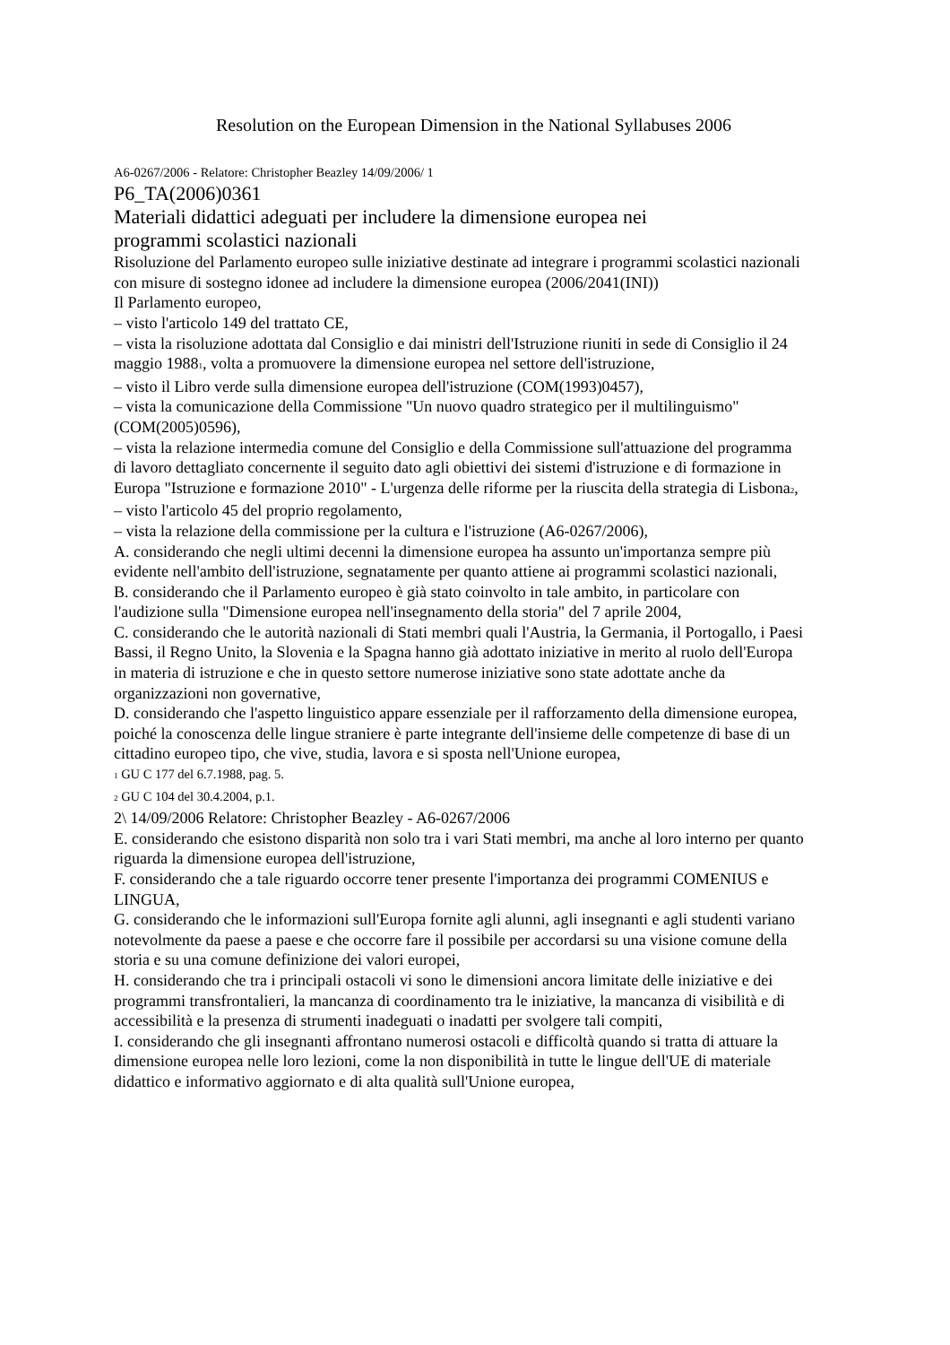Resolution on the European Dimension in the National Syllabuses 2006
A6-0267/2006 - Relatore: Christopher Beazley 14/09/2006/ 1
P6_TA(2006)0361
Materiali didattici adeguati per includere la dimensione europea nei
programmi scolastici nazionali
Risoluzione del Parlamento europeo sulle iniziative destinate ad integrare i programmi scolastici nazionali con misure di sostegno idonee ad includere la dimensione europea (2006/2041(INI))
Il Parlamento europeo,
– visto l'articolo 149 del trattato CE,
– vista la risoluzione adottata dal Consiglio e dai ministri dell'Istruzione riuniti in sede di Consiglio il 24 maggio 1988<sub>1</sub>, volta a promuovere la dimensione europea nel settore dell'istruzione,
– visto il Libro verde sulla dimensione europea dell'istruzione (COM(1993)0457),
– vista la comunicazione della Commissione "Un nuovo quadro strategico per il multilinguismo" (COM(2005)0596),
– vista la relazione intermedia comune del Consiglio e della Commissione sull'attuazione del programma di lavoro dettagliato concernente il seguito dato agli obiettivi dei sistemi d'istruzione e di formazione in Europa "Istruzione e formazione 2010" - L'urgenza delle riforme per la riuscita della strategia di Lisbona<sub>2</sub>,
– visto l'articolo 45 del proprio regolamento,
– vista la relazione della commissione per la cultura e l'istruzione (A6-0267/2006),
A. considerando che negli ultimi decenni la dimensione europea ha assunto un'importanza sempre più evidente nell'ambito dell'istruzione, segnatamente per quanto attiene ai programmi scolastici nazionali,
B. considerando che il Parlamento europeo è già stato coinvolto in tale ambito, in particolare con l'audizione sulla "Dimensione europea nell'insegnamento della storia" del 7 aprile 2004,
C. considerando che le autorità nazionali di Stati membri quali l'Austria, la Germania, il Portogallo, i Paesi Bassi, il Regno Unito, la Slovenia e la Spagna hanno già adottato iniziative in merito al ruolo dell'Europa in materia di istruzione e che in questo settore numerose iniziative sono state adottate anche da organizzazioni non governative,
D. considerando che l'aspetto linguistico appare essenziale per il rafforzamento della dimensione europea, poiché la conoscenza delle lingue straniere è parte integrante dell'insieme delle competenze di base di un cittadino europeo tipo, che vive, studia, lavora e si sposta nell'Unione europea,
<sub>1</sub> GU C 177 del 6.7.1988, pag. 5.
<sub>2</sub> GU C 104 del 30.4.2004, p.1.
2\ 14/09/2006 Relatore: Christopher Beazley - A6-0267/2006
E. considerando che esistono disparità non solo tra i vari Stati membri, ma anche al loro interno per quanto riguarda la dimensione europea dell'istruzione,
F. considerando che a tale riguardo occorre tener presente l'importanza dei programmi COMENIUS e LINGUA,
G. considerando che le informazioni sull'Europa fornite agli alunni, agli insegnanti e agli studenti variano notevolmente da paese a paese e che occorre fare il possibile per accordarsi su una visione comune della storia e su una comune definizione dei valori europei,
H. considerando che tra i principali ostacoli vi sono le dimensioni ancora limitate delle iniziative e dei programmi transfrontalieri, la mancanza di coordinamento tra le iniziative, la mancanza di visibilità e di accessibilità e la presenza di strumenti inadeguati o inadatti per svolgere tali compiti,
I. considerando che gli insegnanti affrontano numerosi ostacoli e difficoltà quando si tratta di attuare la dimensione europea nelle loro lezioni, come la non disponibilità in tutte le lingue dell'UE di materiale didattico e informativo aggiornato e di alta qualità sull'Unione europea,